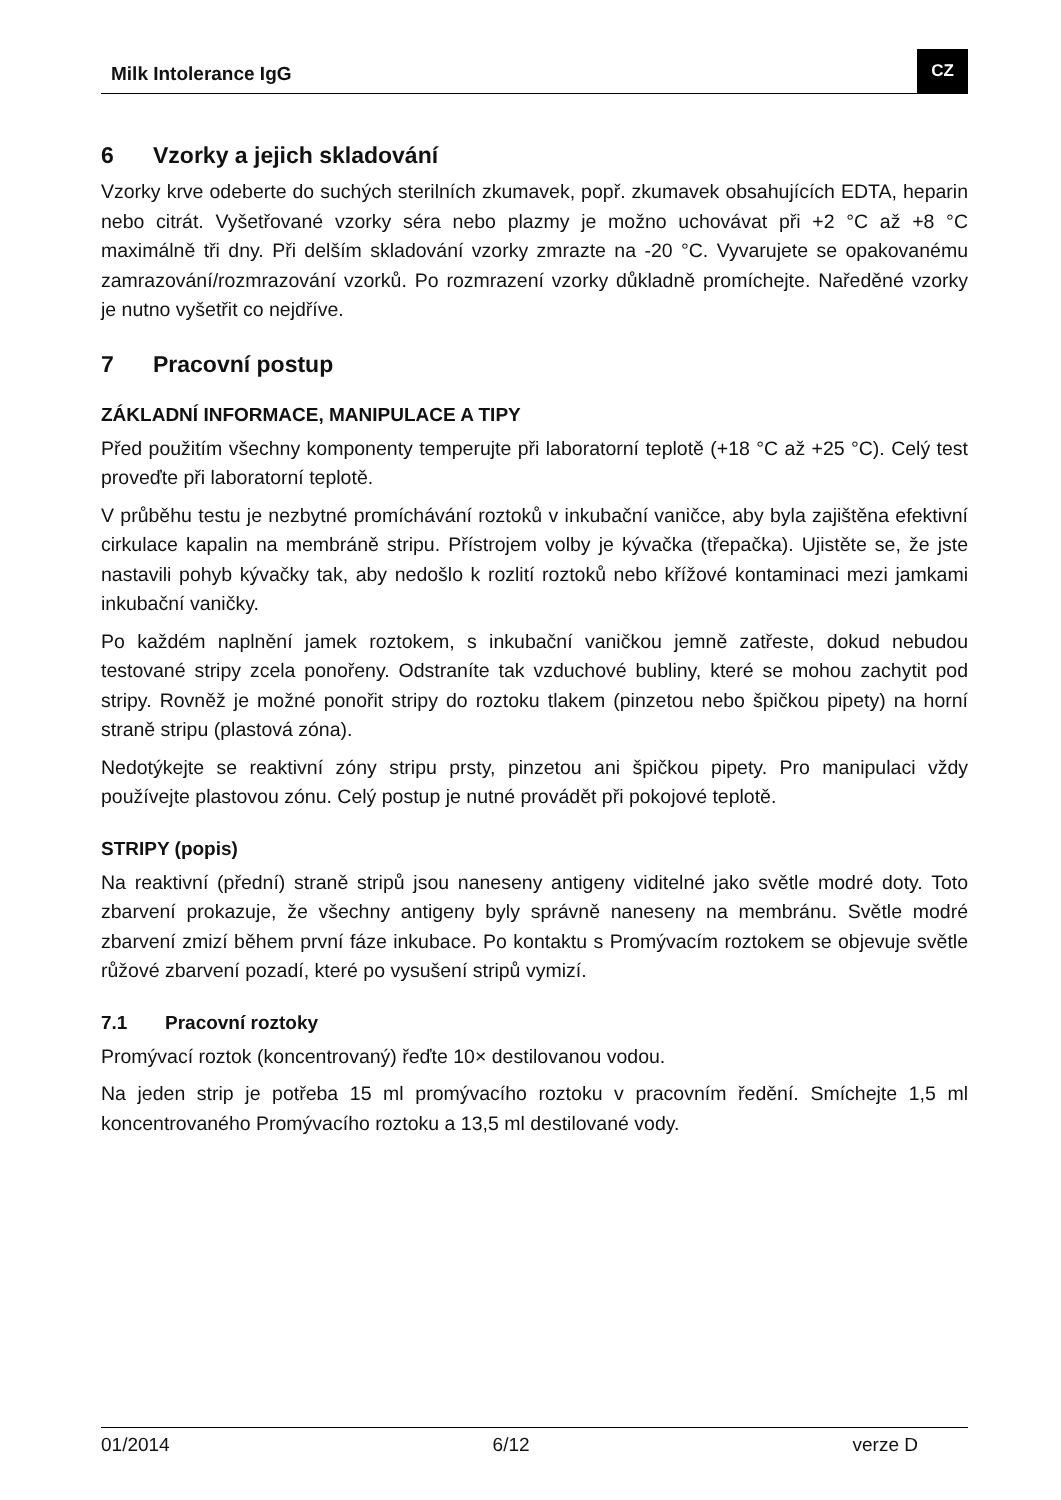Milk Intolerance IgG
CZ
6 Vzorky a jejich skladování
Vzorky krve odeberte do suchých sterilních zkumavek, popř. zkumavek obsahujících EDTA, heparin nebo citrát. Vyšetřované vzorky séra nebo plazmy je možno uchovávat při +2 °C až +8 °C maximálně tři dny. Při delším skladování vzorky zmrazte na -20 °C. Vyvarujete se opakovanému zamrazování/rozmrazování vzorků. Po rozmrazení vzorky důkladně promíchejte. Naředěné vzorky je nutno vyšetřit co nejdříve.
7 Pracovní postup
ZÁKLADNÍ INFORMACE, MANIPULACE A TIPY
Před použitím všechny komponenty temperujte při laboratorní teplotě (+18 °C až +25 °C). Celý test proveďte při laboratorní teplotě.
V průběhu testu je nezbytné promíchávání roztoků v inkubační vaničce, aby byla zajištěna efektivní cirkulace kapalin na membráně stripu. Přístrojem volby je kývačka (třepačka). Ujistěte se, že jste nastavili pohyb kývačky tak, aby nedošlo k rozlití roztoků nebo křížové kontaminaci mezi jamkami inkubační vaničky.
Po každém naplnění jamek roztokem, s inkubační vaničkou jemně zatřeste, dokud nebudou testované stripy zcela ponořeny. Odstraníte tak vzduchové bubliny, které se mohou zachytit pod stripy. Rovněž je možné ponořit stripy do roztoku tlakem (pinzetou nebo špičkou pipety) na horní straně stripu (plastová zóna).
Nedotýkejte se reaktivní zóny stripu prsty, pinzetou ani špičkou pipety. Pro manipulaci vždy používejte plastovou zónu. Celý postup je nutné provádět při pokojové teplotě.
STRIPY (popis)
Na reaktivní (přední) straně stripů jsou naneseny antigeny viditelné jako světle modré doty. Toto zbarvení prokazuje, že všechny antigeny byly správně naneseny na membránu. Světle modré zbarvení zmizí během první fáze inkubace. Po kontaktu s Promývacím roztokem se objevuje světle růžové zbarvení pozadí, které po vysušení stripů vymizí.
7.1 Pracovní roztoky
Promývací roztok (koncentrovaný) řeďte 10× destilovanou vodou.
Na jeden strip je potřeba 15 ml promývacího roztoku v pracovním ředění. Smíchejte 1,5 ml koncentrovaného Promývacího roztoku a 13,5 ml destilované vody.
01/2014 6/12 verze D